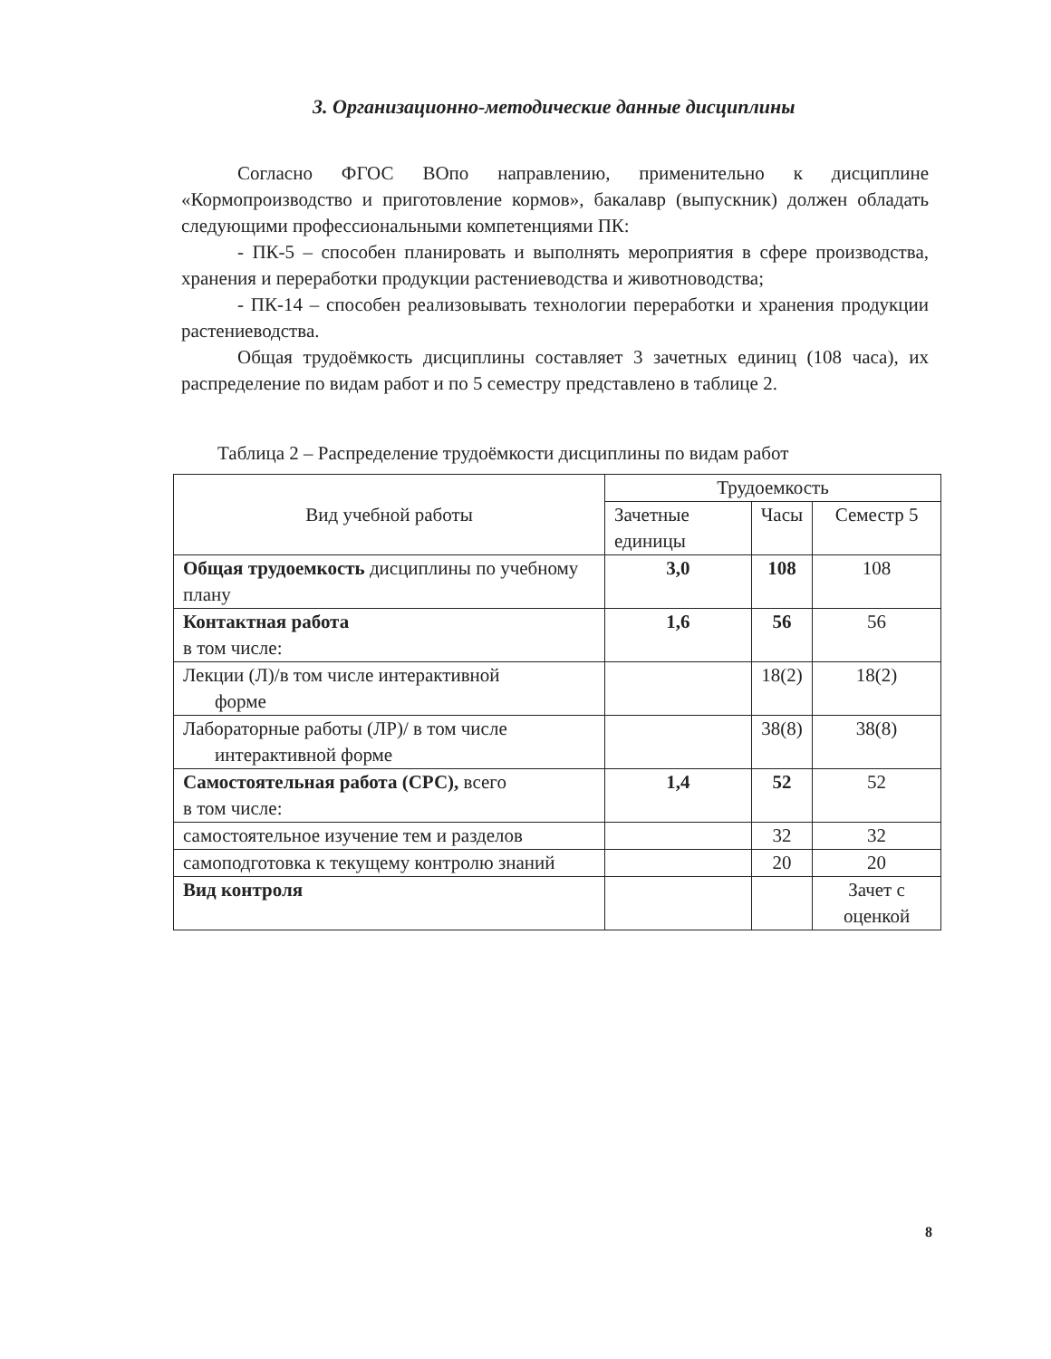3. Организационно-методические данные дисциплины
Согласно ФГОС ВОпо направлению, применительно к дисциплине «Кормопроизводство и приготовление кормов», бакалавр (выпускник) должен обладать следующими профессиональными компетенциями ПК:
- ПК-5 – способен планировать и выполнять мероприятия в сфере производства, хранения и переработки продукции растениеводства и животноводства;
- ПК-14 – способен реализовывать технологии переработки и хранения продукции растениеводства.
Общая трудоёмкость дисциплины составляет 3 зачетных единиц (108 часа), их распределение по видам работ и по 5 семестру представлено в таблице 2.
Таблица 2 – Распределение трудоёмкости дисциплины по видам работ
| Вид учебной работы | Трудоемкость | | |
| --- | --- | --- | --- |
| | Зачетные единицы | Часы | Семестр 5 |
| Общая трудоемкость дисциплины по учебному плану | 3,0 | 108 | 108 |
| Контактная работа в том числе: | 1,6 | 56 | 56 |
| Лекции (Л)/в том числе интерактивной форме | | 18(2) | 18(2) |
| Лабораторные работы (ЛР)/ в том числе интерактивной форме | | 38(8) | 38(8) |
| Самостоятельная работа (СРС), всего в том числе: | 1,4 | 52 | 52 |
| самостоятельное изучение тем и разделов | | 32 | 32 |
| самоподготовка к текущему контролю знаний | | 20 | 20 |
| Вид контроля | | | Зачет с оценкой |
8